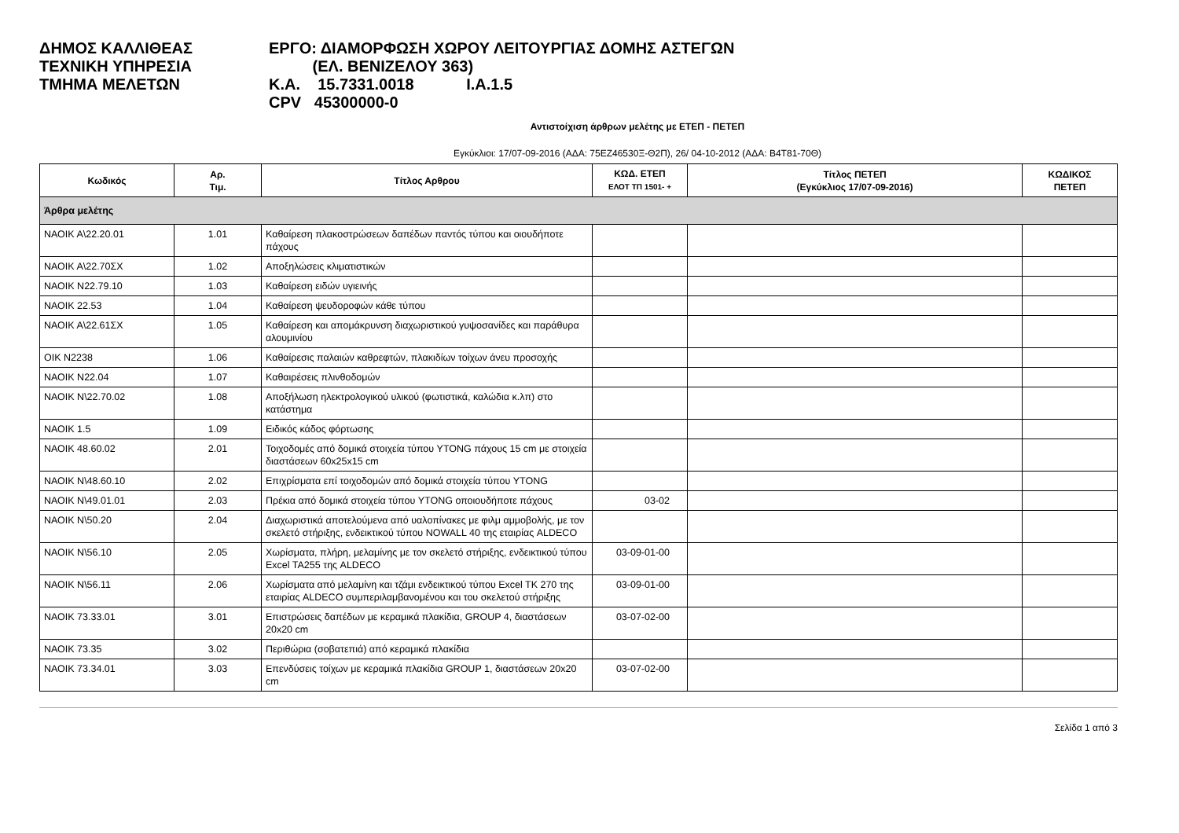ΔΗΜΟΣ ΚΑΛΛΙΘΕΑΣ
ΤΕΧΝΙΚΗ ΥΠΗΡΕΣΙΑ
ΤΜΗΜΑ ΜΕΛΕΤΩΝ
ΕΡΓΟ: ΔΙΑΜΟΡΦΩΣΗ ΧΩΡΟΥ ΛΕΙΤΟΥΡΓΙΑΣ ΔΟΜΗΣ ΑΣΤΕΓΩΝ
(ΕΛ. ΒΕΝΙΖΕΛΟΥ 363)
Κ.Α. 15.7331.0018 Ι.Α.1.5
CPV 45300000-0
Αντιστοίχιση άρθρων μελέτης με ΕΤΕΠ - ΠΕΤΕΠ
Εγκύκλιοι: 17/07-09-2016 (ΑΔΑ: 75ΕΖ46530Ξ-Θ2Π), 26/ 04-10-2012 (ΑΔΑ: Β4Τ81-70Θ)
| Κωδικός | Αρ. Τιμ. | Τίτλος Αρθρου | ΚΩΔ. ΕΤΕΠ ΕΛΟΤ ΤΠ 1501- + | Τίτλος ΠΕΤΕΠ (Εγκύκλιος 17/07-09-2016) | ΚΩΔΙΚΟΣ ΠΕΤΕΠ |
| --- | --- | --- | --- | --- | --- |
| Άρθρα μελέτης | | | | | |
| ΝΑΟΙΚ Α\22.20.01 | 1.01 | Καθαίρεση πλακοστρώσεων δαπέδων παντός τύπου και οιουδήποτε πάχους | | | |
| ΝΑΟΙΚ Α\22.70ΣΧ | 1.02 | Αποξηλώσεις κλιματιστικών | | | |
| ΝΑΟΙΚ Ν22.79.10 | 1.03 | Καθαίρεση ειδών υγιεινής | | | |
| ΝΑΟΙΚ 22.53 | 1.04 | Καθαίρεση ψευδοροφών κάθε τύπου | | | |
| ΝΑΟΙΚ Α\22.61ΣΧ | 1.05 | Καθαίρεση και απομάκρυνση διαχωριστικού γυψοσανίδες και παράθυρα αλουμινίου | | | |
| ΟΙΚ Ν2238 | 1.06 | Καθαίρεσις παλαιών καθρεφτών, πλακιδίων τοίχων άνευ προσοχής | | | |
| ΝΑΟΙΚ Ν22.04 | 1.07 | Καθαιρέσεις πλινθοδομών | | | |
| ΝΑΟΙΚ Ν\22.70.02 | 1.08 | Αποξήλωση ηλεκτρολογικού υλικού (φωτιστικά, καλώδια κ.λπ) στο κατάστημα | | | |
| ΝΑΟΙΚ 1.5 | 1.09 | Ειδικός κάδος φόρτωσης | | | |
| ΝΑΟΙΚ 48.60.02 | 2.01 | Τοιχοδομές από δομικά στοιχεία τύπου YTONG πάχους 15 cm με στοιχεία διαστάσεων 60x25x15 cm | | | |
| ΝΑΟΙΚ Ν\48.60.10 | 2.02 | Επιχρίσματα επί τοιχοδομών από δομικά στοιχεία τύπου YTONG | | | |
| ΝΑΟΙΚ Ν\49.01.01 | 2.03 | Πρέκια από δομικά στοιχεία τύπου YTONG οποιουδήποτε πάχους | 03-02 | | |
| ΝΑΟΙΚ Ν\50.20 | 2.04 | Διαχωριστικά αποτελούμενα από υαλοπίνακες με φιλμ αμμοβολής, με τον σκελετό στήριξης, ενδεικτικού τύπου NOWALL 40 της εταιρίας ALDECO | | | |
| ΝΑΟΙΚ Ν\56.10 | 2.05 | Χωρίσματα, πλήρη, μελαμίνης με τον σκελετό στήριξης, ενδεικτικού τύπου Excel TA255 της ALDECO | 03-09-01-00 | | |
| ΝΑΟΙΚ Ν\56.11 | 2.06 | Χωρίσματα από μελαμίνη και τζάμι ενδεικτικού τύπου Excel TK 270 της εταιρίας ALDECO συμπεριλαμβανομένου και του σκελετού στήριξης | 03-09-01-00 | | |
| ΝΑΟΙΚ 73.33.01 | 3.01 | Επιστρώσεις δαπέδων με κεραμικά πλακίδια, GROUP 4, διαστάσεων 20x20 cm | 03-07-02-00 | | |
| ΝΑΟΙΚ 73.35 | 3.02 | Περιθώρια (σοβατεπιά) από κεραμικά πλακίδια | | | |
| ΝΑΟΙΚ 73.34.01 | 3.03 | Επενδύσεις τοίχων με κεραμικά πλακίδια GROUP 1, διαστάσεων 20x20 cm | 03-07-02-00 | | |
Σελίδα 1 από 3